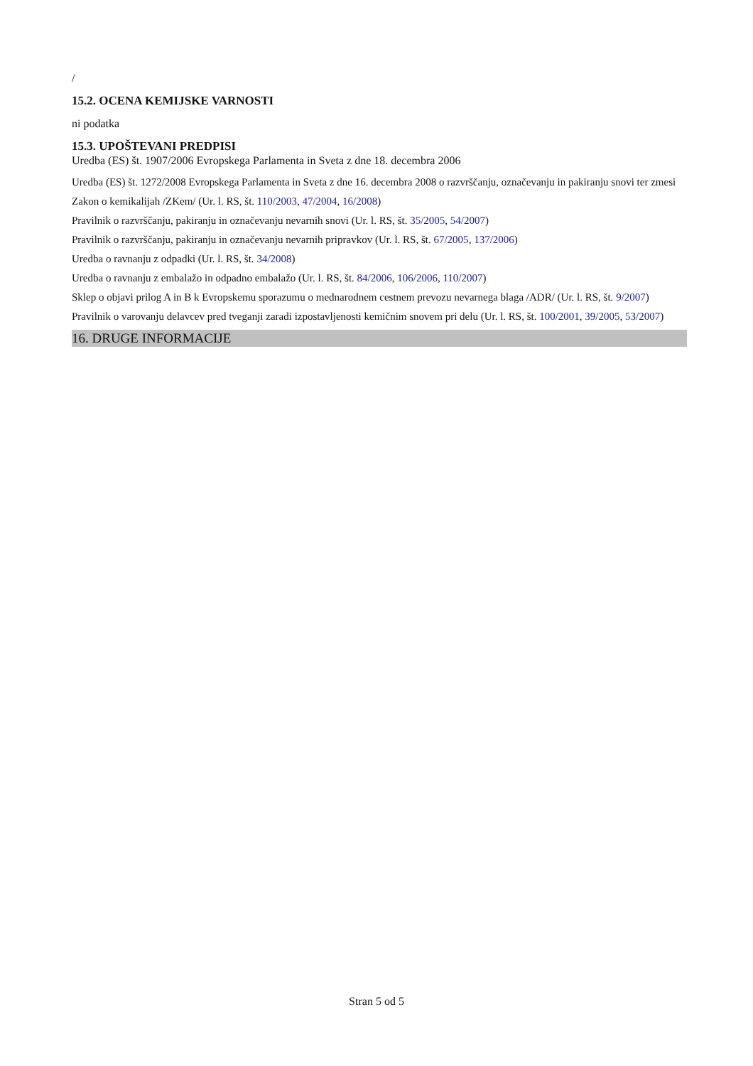/
15.2. OCENA KEMIJSKE VARNOSTI
ni podatka
15.3. UPOŠTEVANI PREDPISI
Uredba (ES) št. 1907/2006 Evropskega Parlamenta in Sveta z dne 18. decembra 2006
Uredba (ES) št. 1272/2008 Evropskega Parlamenta in Sveta z dne 16. decembra 2008 o razvrščanju, označevanju in pakiranju snovi ter zmesi
Zakon o kemikalijah /ZKem/ (Ur. l. RS, št. 110/2003, 47/2004, 16/2008)
Pravilnik o razvrščanju, pakiranju in označevanju nevarnih snovi (Ur. l. RS, št. 35/2005, 54/2007)
Pravilnik o razvrščanju, pakiranju in označevanju nevarnih pripravkov (Ur. l. RS, št. 67/2005, 137/2006)
Uredba o ravnanju z odpadki (Ur. l. RS, št. 34/2008)
Uredba o ravnanju z embalažo in odpadno embalažo (Ur. l. RS, št. 84/2006, 106/2006, 110/2007)
Sklep o objavi prilog A in B k Evropskemu sporazumu o mednarodnem cestnem prevozu nevarnega blaga /ADR/ (Ur. l. RS, št. 9/2007)
Pravilnik o varovanju delavcev pred tveganji zaradi izpostavljenosti kemičnim snovem pri delu (Ur. l. RS, št. 100/2001, 39/2005, 53/2007)
16. DRUGE INFORMACIJE
Stran 5 od 5